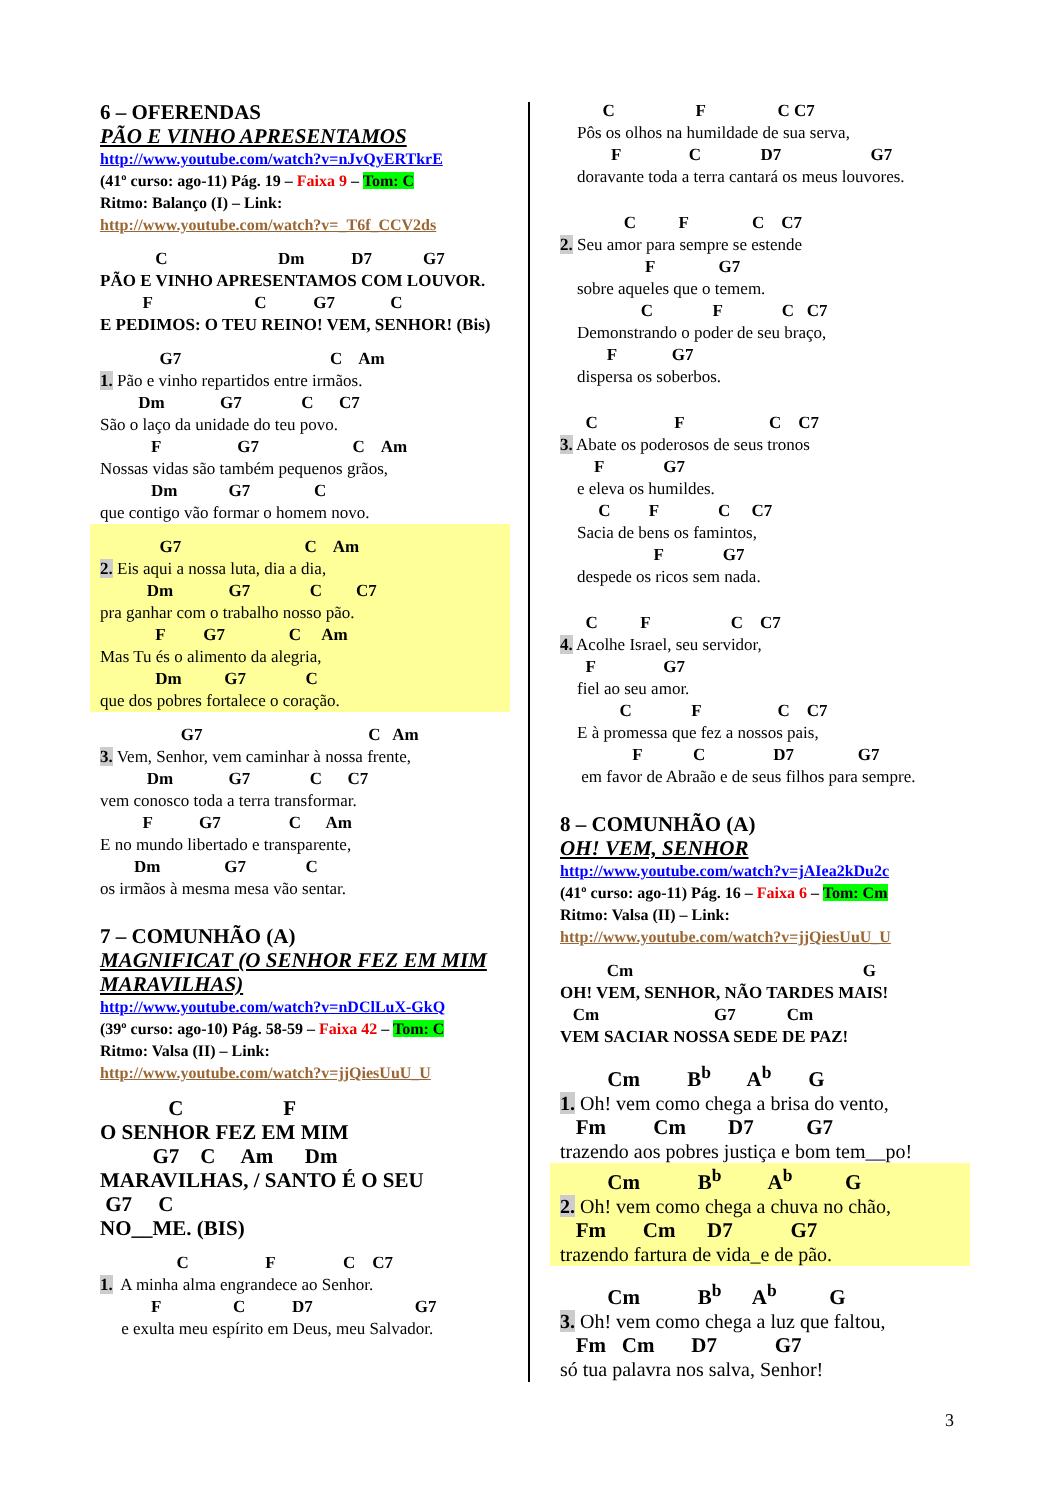6 – OFERENDAS
PÃO E VINHO APRESENTAMOS
http://www.youtube.com/watch?v=nJvQyERTkrE
(41º curso: ago-11) Pág. 19 – Faixa 9 – Tom: C
Ritmo: Balanço (I) – Link:
http://www.youtube.com/watch?v=_T6f_CCV2ds
C Dm D7 G7
PÃO E VINHO APRESENTAMOS COM LOUVOR.
F C G7 C
E PEDIMOS: O TEU REINO! VEM, SENHOR! (Bis)
G7 C Am
1. Pão e vinho repartidos entre irmãos.
Dm G7 C C7
São o laço da unidade do teu povo.
F G7 C Am
Nossas vidas são também pequenos grãos,
Dm G7 C
que contigo vão formar o homem novo.
G7 C Am
2. Eis aqui a nossa luta, dia a dia,
Dm G7 C C7
pra ganhar com o trabalho nosso pão.
F G7 C Am
Mas Tu és o alimento da alegria,
Dm G7 C
que dos pobres fortalece o coração.
G7 C Am
3. Vem, Senhor, vem caminhar à nossa frente,
Dm G7 C C7
vem conosco toda a terra transformar.
F G7 C Am
E no mundo libertado e transparente,
Dm G7 C
os irmãos à mesma mesa vão sentar.
7 – COMUNHÃO (A)
MAGNIFICAT (O SENHOR FEZ EM MIM
MARAVILHAS)
http://www.youtube.com/watch?v=nDClLuX-GkQ
(39º curso: ago-10) Pág. 58-59 – Faixa 42 – Tom: C
Ritmo: Valsa (II) – Link:
http://www.youtube.com/watch?v=jjQiesUuU_U
C F
O SENHOR FEZ EM MIM
G7 C Am Dm
MARAVILHAS, / SANTO É O SEU
G7 C
NO__ME. (BIS)
C F C C7
1. A minha alma engrandece ao Senhor.
F C D7 G7
e exulta meu espírito em Deus, meu Salvador.
C F C C7
Pôs os olhos na humildade de sua serva,
F C D7 G7
doravante toda a terra cantará os meus louvores.
C F C C7
2. Seu amor para sempre se estende
F G7
sobre aqueles que o temem.
C F C C7
Demonstrando o poder de seu braço,
F G7
dispersa os soberbos.
C F C C7
3. Abate os poderosos de seus tronos
F G7
e eleva os humildes.
C F C C7
Sacia de bens os famintos,
F G7
despede os ricos sem nada.
C F C C7
4. Acolhe Israel, seu servidor,
F G7
fiel ao seu amor.
C F C C7
E à promessa que fez a nossos pais,
F C D7 G7
em favor de Abraão e de seus filhos para sempre.
8 – COMUNHÃO (A)
OH! VEM, SENHOR
http://www.youtube.com/watch?v=jAIea2kDu2c
(41º curso: ago-11) Pág. 16 – Faixa 6 – Tom: Cm
Ritmo: Valsa (II) – Link:
http://www.youtube.com/watch?v=jjQiesUuU_U
Cm G
OH! VEM, SENHOR, NÃO TARDES MAIS!
Cm G7 Cm
VEM SACIAR NOSSA SEDE DE PAZ!
Cm B<sup>b</sup> A<sup>b</sup> G
1. Oh! vem como chega a brisa do vento,
Fm Cm D7 G7
trazendo aos pobres justiça e bom tem__po!
Cm B<sup>b</sup> A<sup>b</sup> G
2. Oh! vem como chega a chuva no chão,
Fm Cm D7 G7
trazendo fartura de vida_e de pão.
Cm B<sup>b</sup> A<sup>b</sup> G
3. Oh! vem como chega a luz que faltou,
Fm Cm D7 G7
só tua palavra nos salva, Senhor!
3